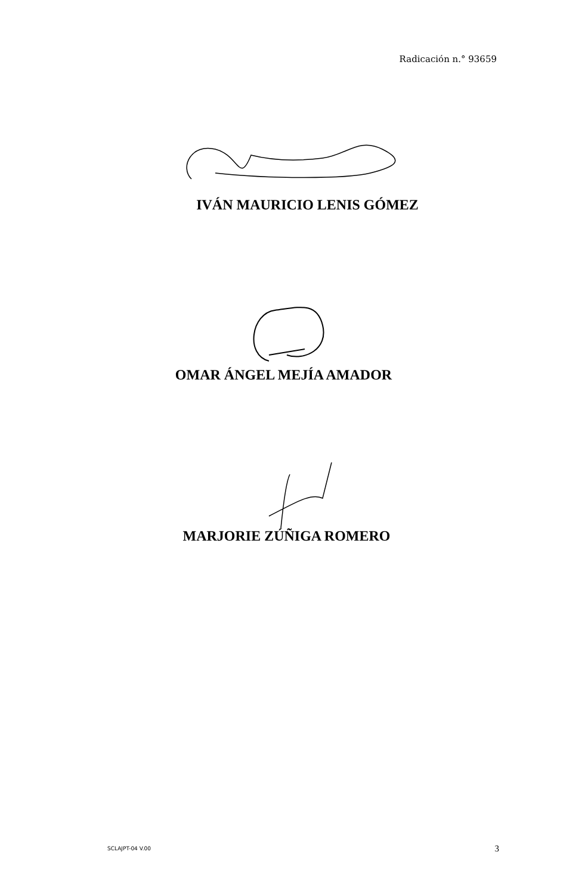Radicación n.° 93659
IVÁN MAURICIO LENIS GÓMEZ
OMAR ÁNGEL MEJÍA AMADOR
MARJORIE ZÚÑIGA ROMERO
SCLAJPT-04 V.00 3